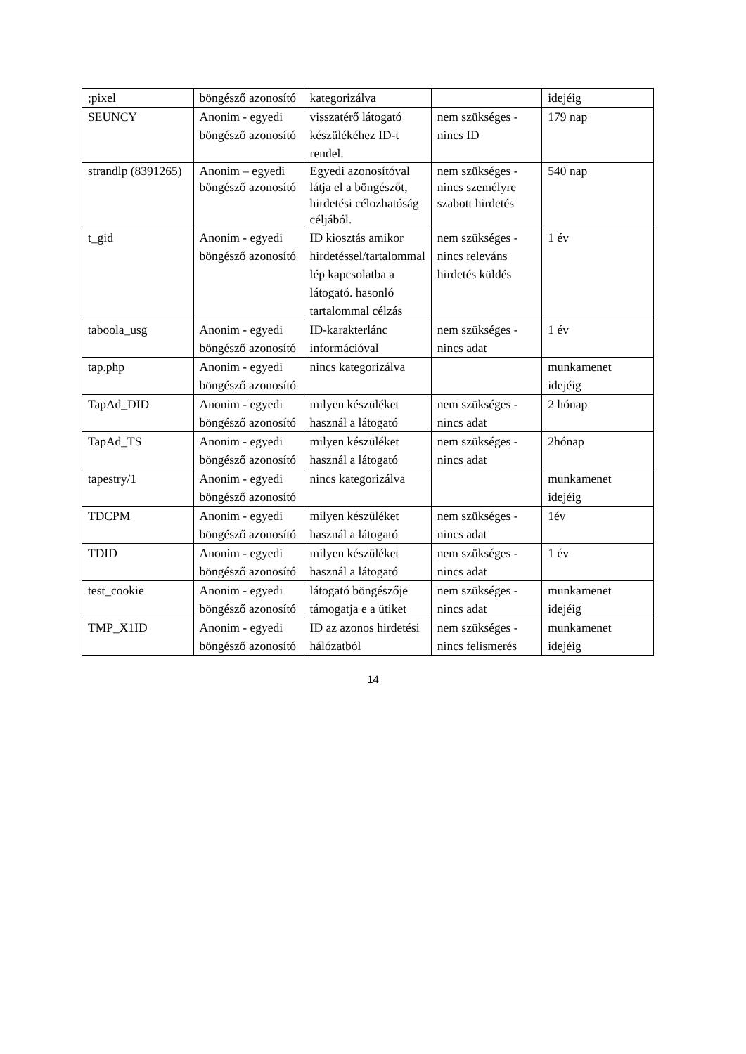| ;pixel | böngésző azonosító | kategorizálva | | idejéig |
| SEUNCY | Anonim - egyedi böngésző azonosító | visszatérő látogató készülékéhez ID-t rendel. | nem szükséges - nincs ID | 179 nap |
| strandlp (8391265) | Anonim – egyedi böngésző azonosító | Egyedi azonosítóval látja el a böngészőt, hirdetési célozhatóság céljából. | nem szükséges - nincs személyre szabott hirdetés | 540 nap |
| t_gid | Anonim - egyedi böngésző azonosító | ID kiosztás amikor hirdetéssel/tartalommal lép kapcsolatba a látogató. hasonló tartalommal célzás | nem szükséges - nincs releváns hirdetés küldés | 1 év |
| taboola_usg | Anonim - egyedi böngésző azonosító | ID-karakterlánc információval | nem szükséges - nincs adat | 1 év |
| tap.php | Anonim - egyedi böngésző azonosító | nincs kategorizálva | | munkamenet idejéig |
| TapAd_DID | Anonim - egyedi böngésző azonosító | milyen készüléket használ a látogató | nem szükséges - nincs adat | 2 hónap |
| TapAd_TS | Anonim - egyedi böngésző azonosító | milyen készüléket használ a látogató | nem szükséges - nincs adat | 2hónap |
| tapestry/1 | Anonim - egyedi böngésző azonosító | nincs kategorizálva | | munkamenet idejéig |
| TDCPM | Anonim - egyedi böngésző azonosító | milyen készüléket használ a látogató | nem szükséges - nincs adat | 1év |
| TDID | Anonim - egyedi böngésző azonosító | milyen készüléket használ a látogató | nem szükséges - nincs adat | 1 év |
| test_cookie | Anonim - egyedi böngésző azonosító | látogató böngészője támogatja e a ütiket | nem szükséges - nincs adat | munkamenet idejéig |
| TMP_X1ID | Anonim - egyedi böngésző azonosító | ID az azonos hirdetési hálózatból | nem szükséges - nincs felismerés | munkamenet idejéig |
14